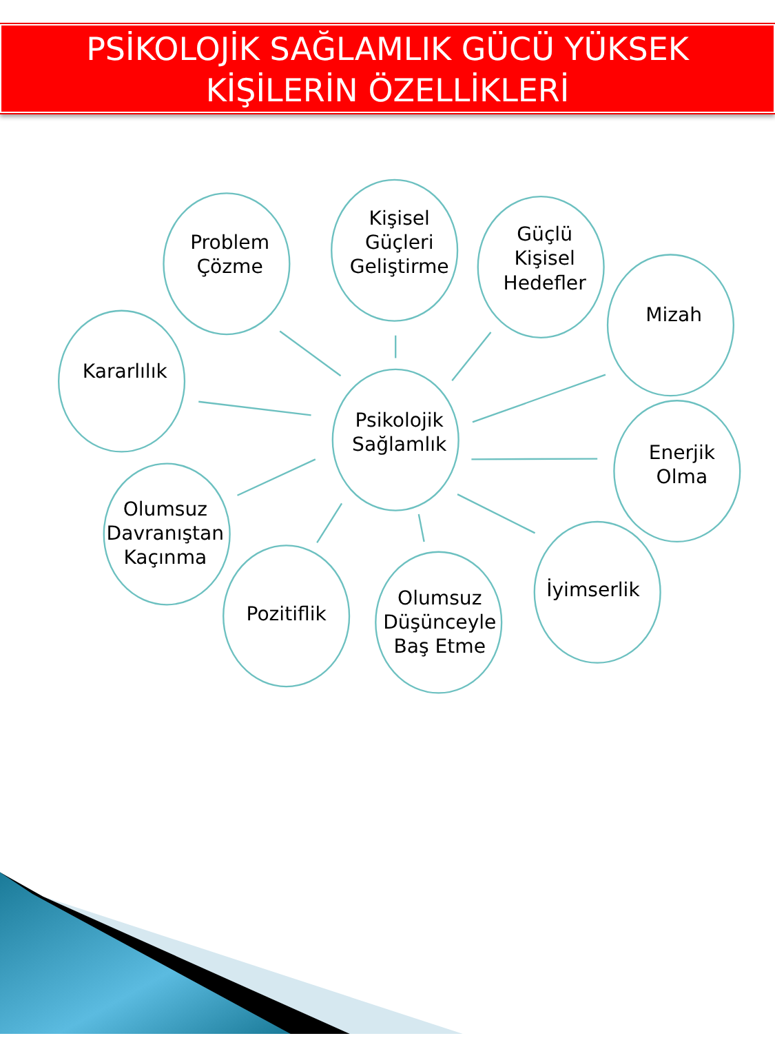PSİKOLOJİK SAĞLAMLIK GÜCÜ YÜKSEK
KİŞİLERİN ÖZELLİKLERİ
Psikolojik
Sağlamlık
Problem
Çözme
Kişisel
Güçleri
Geliştirme
Güçlü
Kişisel
Hedefler
Mizah
Kararlılık
Enerjik
Olma
Olumsuz
Davranıştan
Kaçınma
Pozitiflik
Olumsuz
Düşünceyle
Baş Etme
İyimserlik